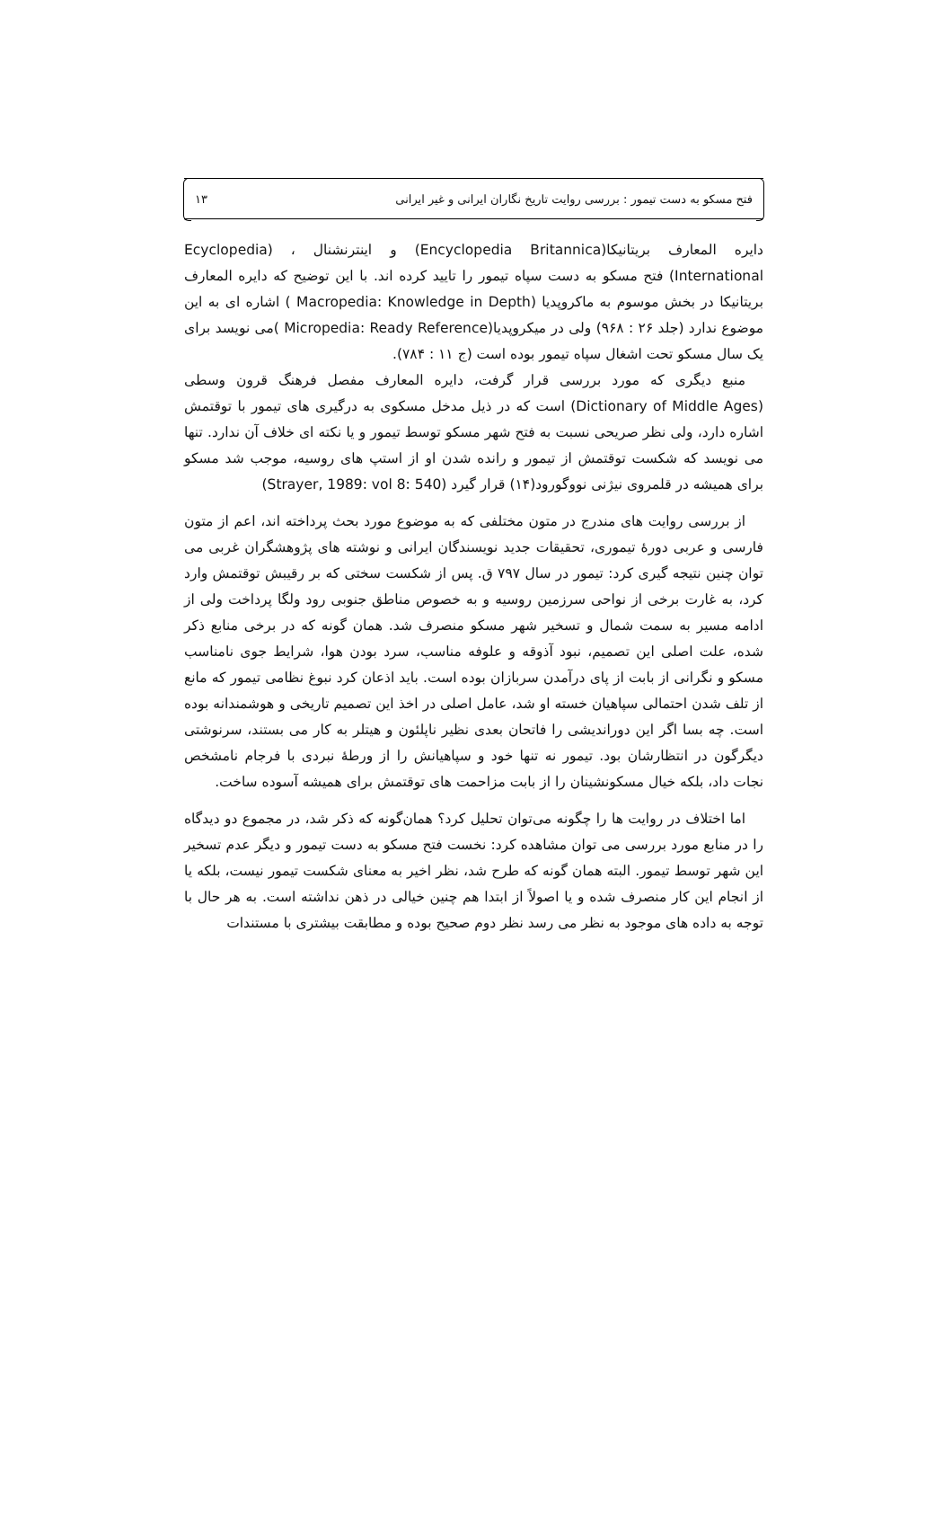فتح مسکو به دست تیمور : بررسی روایت تاریخ نگاران ایرانی و غیر ایرانی ۱۳
دایره المعارف بریتانیکا(Encyclopedia Britannica) و اینترنشنال ، (Ecyclopedia International) فتح مسکو به دست سپاه تیمور را تایید کرده اند. با این توضیح که دایره المعارف بریتانیکا در بخش موسوم به ماکروپدیا (Macropedia: Knowledge in Depth ) اشاره ای به این موضوع ندارد (جلد ۲۶ : ۹۶۸) ولی در میکروپدیا(Micropedia: Ready Reference )می نویسد برای یک سال مسکو تحت اشغال سپاه تیمور بوده است (ج ۱۱ : ۷۸۴).
منبع دیگری که مورد بررسی قرار گرفت، دایره المعارف مفصل فرهنگ قرون وسطی (Dictionary of Middle Ages) است که در ذیل مدخل مسکوی به درگیری های تیمور با توقتمش اشاره دارد، ولی نظر صریحی نسبت به فتح شهر مسکو توسط تیمور و یا نکته ای خلاف آن ندارد. تنها می نویسد که شکست توقتمش از تیمور و رانده شدن او از استپ های روسیه، موجب شد مسکو برای همیشه در قلمروی نیژنی نووگورود(۱۴) قرار گیرد (Strayer, 1989: vol 8: 540)
از بررسی روایت های مندرج در متون مختلفی که به موضوع مورد بحث پرداخته اند، اعم از متون فارسی و عربی دورهٔ تیموری، تحقیقات جدید نویسندگان ایرانی و نوشته های پژوهشگران غربی می توان چنین نتیجه گیری کرد: تیمور در سال ۷۹۷ ق. پس از شکست سختی که بر رقیبش توقتمش وارد کرد، به غارت برخی از نواحی سرزمین روسیه و به خصوص مناطق جنوبی رود ولگا پرداخت ولی از ادامه مسیر به سمت شمال و تسخیر شهر مسکو منصرف شد. همان گونه که در برخی منابع ذکر شده، علت اصلی این تصمیم، نبود آذوقه و علوفه مناسب، سرد بودن هوا، شرایط جوی نامناسب مسکو و نگرانی از بابت از پای درآمدن سربازان بوده است. باید اذعان کرد نبوغ نظامی تیمور که مانع از تلف شدن احتمالی سپاهیان خسته او شد، عامل اصلی در اخذ این تصمیم تاریخی و هوشمندانه بوده است. چه بسا اگر این دوراندیشی را فاتحان بعدی نظیر ناپلئون و هیتلر به کار می بستند، سرنوشتی دیگرگون در انتظارشان بود. تیمور نه تنها خود و سپاهیانش را از ورطهٔ نبردی با فرجام نامشخص نجات داد، بلکه خیال مسکونشینان را از بابت مزاحمت های توقتمش برای همیشه آسوده ساخت.
اما اختلاف در روایت ها را چگونه می‌توان تحلیل کرد؟ همان‌گونه که ذکر شد، در مجموع دو دیدگاه را در منابع مورد بررسی می توان مشاهده کرد: نخست فتح مسکو به دست تیمور و دیگر عدم تسخیر این شهر توسط تیمور. البته همان گونه که طرح شد، نظر اخیر به معنای شکست تیمور نیست، بلکه یا از انجام این کار منصرف شده و یا اصولاً از ابتدا هم چنین خیالی در ذهن نداشته است. به هر حال با توجه به داده های موجود به نظر می رسد نظر دوم صحیح بوده و مطابقت بیشتری با مستندات